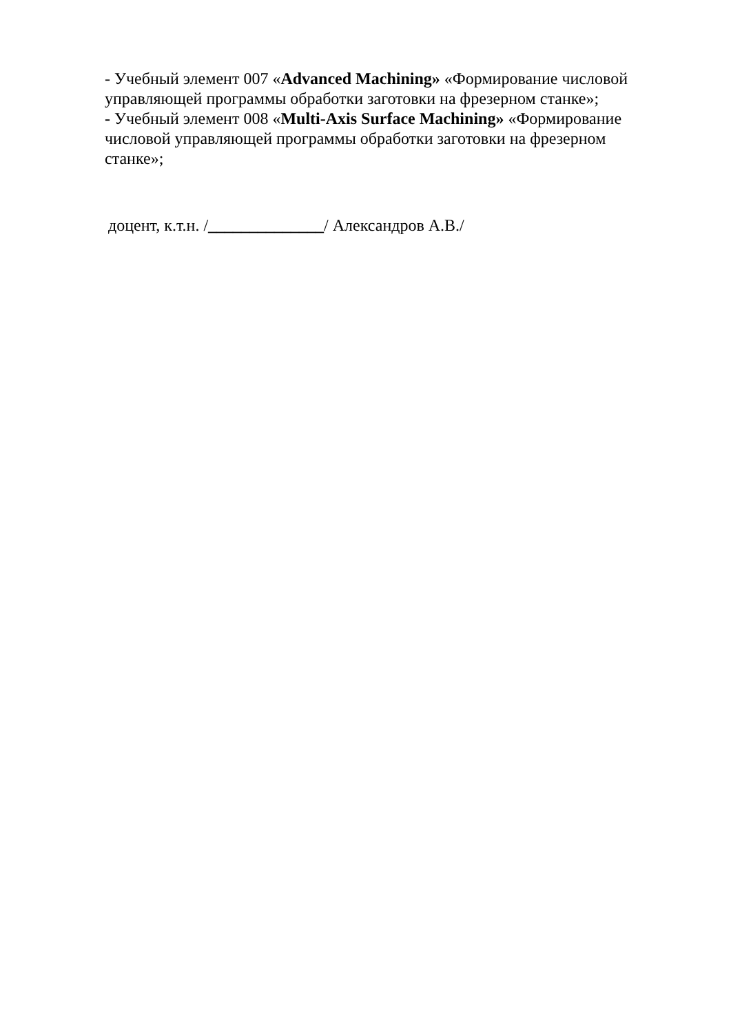- Учебный элемент 007 «Advanced Machining» «Формирование числовой управляющей программы обработки заготовки на фрезерном станке»;
- Учебный элемент 008 «Multi-Axis Surface Machining» «Формирование числовой управляющей программы обработки заготовки на фрезерном станке»;
доцент, к.т.н. /______________/ Александров А.В./